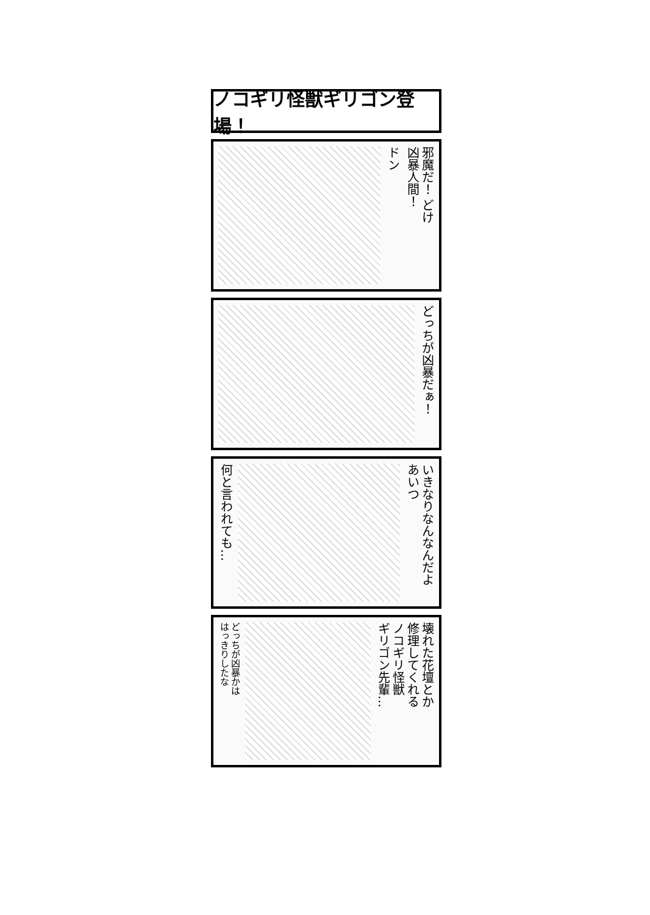ノコギリ怪獣ギリゴン登場！
邪魔だ！ どけ
凶暴人間！
ドン
どっちが凶暴だぁ！
いきなりなんなんだよ
あいつ
何と言われても…
壊れた花壇とか
修理してくれる
ノコギリ怪獣
ギリゴン先輩…
どっちが凶暴かは
はっきりしたな